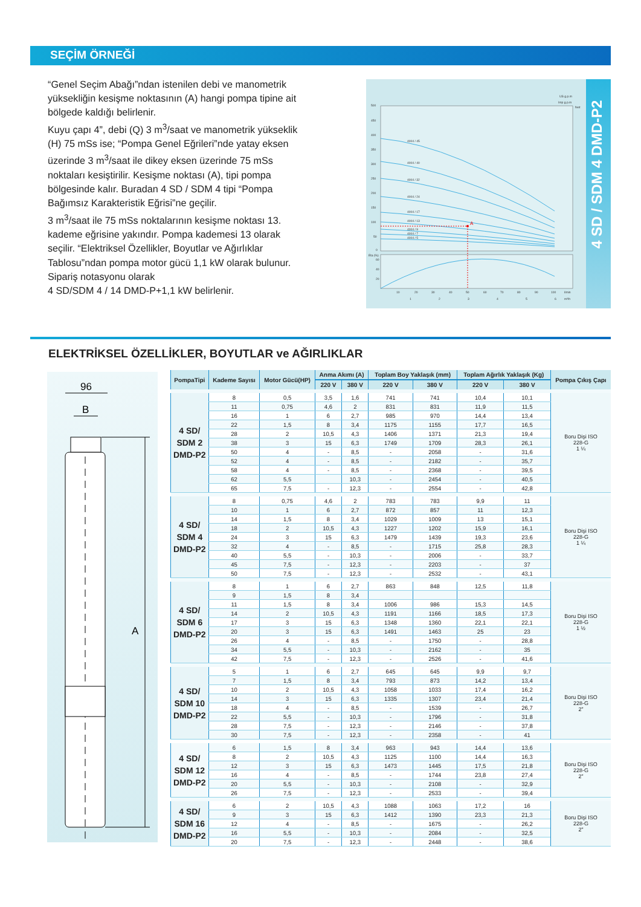SEÇİM ÖRNEĞİ
“Genel Seçim Abağı”ndan istenilen debi ve manometrik yüksekliğin kesişme noktasının (A) hangi pompa tipine ait bölgede kaldığı belirlenir.
Kuyu çapı 4”, debi (Q) 3 m<sup>3</sup>/saat ve manometrik yükseklik (H) 75 mSs ise; “Pompa Genel Eğrileri”nde yatay eksen üzerinde 3 m<sup>3</sup>/saat ile dikey eksen üzerinde 75 mSs noktaları kesiştirilir. Kesişme noktası (A), tipi pompa bölgesinde kalır. Buradan 4 SD / SDM 4 tipi “Pompa Bağımsız Karakteristik Eğrisi”ne geçilir.
3 m<sup>3</sup>/saat ile 75 mSs noktalarının kesişme noktası 13. kademe eğrisine yakındır. Pompa kademesi 13 olarak seçilir. “Elektriksel Özellikler, Boyutlar ve Ağırlıklar Tablosu”ndan pompa motor gücü 1,1 kW olarak bulunur. Sipariş notasyonu olarak
4 SD/SDM 4 / 14 DMD-P+1,1 kW belirlenir.
500
450
400
350
300
250
200
150
100
50
0
4004 / 45
4004 / 40
4004 / 32
4004 / 24
4004 / 17
4004 / 13
4004 / 9
4004 / 7
4004 / 5
A
Eta (%)
60
40
20
10
20
30
40
50
60
70
80
90
100
l/min
1
2
3
4
5
6
m³/h
US g.p.m
Imp g.p.m
feet
4 SD / SDM 4 DMD-P2
ELEKTRİKSEL ÖZELLİKLER, BOYUTLAR ve AĞIRLIKLAR
96
B
A
| PompaTipi | Kademe Sayısı | Motor Gücü(HP) | Anma Akımı (A) | | Toplam Boy Yaklaşık (mm) | | Toplam Ağırlık Yaklaşık (Kg) | | Pompa Çıkış Çapı |
| --- | --- | --- | --- | --- | --- | --- | --- | --- | --- |
| | | | 220 V | 380 V | 220 V | 380 V | 220 V | 380 V | |
| 4 SD/ SDM 2 DMD-P2 | 8 | 0,5 | 3,5 | 1,6 | 741 | 741 | 10,4 | 10,1 | Boru Dişi ISO 228-G 1 ¼ |
| | 11 | 0,75 | 4,6 | 2 | 831 | 831 | 11,9 | 11,5 | |
| | 16 | 1 | 6 | 2,7 | 985 | 970 | 14,4 | 13,4 | |
| | 22 | 1,5 | 8 | 3,4 | 1175 | 1155 | 17,7 | 16,5 | |
| | 28 | 2 | 10,5 | 4,3 | 1406 | 1371 | 21,3 | 19,4 | |
| | 38 | 3 | 15 | 6,3 | 1749 | 1709 | 28,3 | 26,1 | |
| | 50 | 4 | - | 8,5 | - | 2058 | - | 31,6 | |
| | 52 | 4 | - | 8,5 | - | 2182 | - | 35,7 | |
| | 58 | 4 | - | 8,5 | - | 2368 | - | 39,5 | |
| | 62 | 5,5 | | 10,3 | - | 2454 | - | 40,5 | |
| | 65 | 7,5 | - | 12,3 | - | 2554 | - | 42,8 | |
| 4 SD/ SDM 4 DMD-P2 | 8 | 0,75 | 4,6 | 2 | 783 | 783 | 9,9 | 11 | Boru Dişi ISO 228-G 1 ¼ |
| | 10 | 1 | 6 | 2,7 | 872 | 857 | 11 | 12,3 | |
| | 14 | 1,5 | 8 | 3,4 | 1029 | 1009 | 13 | 15,1 | |
| | 18 | 2 | 10,5 | 4,3 | 1227 | 1202 | 15,9 | 16,1 | |
| | 24 | 3 | 15 | 6,3 | 1479 | 1439 | 19,3 | 23,6 | |
| | 32 | 4 | - | 8,5 | - | 1715 | 25,8 | 28,3 | |
| | 40 | 5,5 | - | 10,3 | - | 2006 | - | 33,7 | |
| | 45 | 7,5 | - | 12,3 | - | 2203 | - | 37 | |
| | 50 | 7,5 | - | 12,3 | - | 2532 | - | 43,1 | |
| 4 SD/ SDM 6 DMD-P2 | 8 | 1 | 6 | 2,7 | 863 | 848 | 12,5 | 11,8 | Boru Dişi ISO 228-G 1 ½ |
| | 9 | 1,5 | 8 | 3,4 | | | | | |
| | 11 | 1,5 | 8 | 3,4 | 1006 | 986 | 15,3 | 14,5 | |
| | 14 | 2 | 10,5 | 4,3 | 1191 | 1166 | 18,5 | 17,3 | |
| | 17 | 3 | 15 | 6,3 | 1348 | 1360 | 22,1 | 22,1 | |
| | 20 | 3 | 15 | 6,3 | 1491 | 1463 | 25 | 23 | |
| | 26 | 4 | - | 8,5 | - | 1750 | - | 28,8 | |
| | 34 | 5,5 | - | 10,3 | - | 2162 | - | 35 | |
| | 42 | 7,5 | - | 12,3 | - | 2526 | - | 41,6 | |
| 4 SD/ SDM 10 DMD-P2 | 5 | 1 | 6 | 2,7 | 645 | 645 | 9,9 | 9,7 | Boru Dişi ISO 228-G 2” |
| | 7 | 1,5 | 8 | 3,4 | 793 | 873 | 14,2 | 13,4 | |
| | 10 | 2 | 10,5 | 4,3 | 1058 | 1033 | 17,4 | 16,2 | |
| | 14 | 3 | 15 | 6,3 | 1335 | 1307 | 23,4 | 21,4 | |
| | 18 | 4 | - | 8,5 | - | 1539 | - | 26,7 | |
| | 22 | 5,5 | - | 10,3 | - | 1796 | - | 31,8 | |
| | 28 | 7,5 | - | 12,3 | - | 2146 | - | 37,8 | |
| | 30 | 7,5 | - | 12,3 | - | 2358 | - | 41 | |
| 4 SD/ SDM 12 DMD-P2 | 6 | 1,5 | 8 | 3,4 | 963 | 943 | 14,4 | 13,6 | Boru Dişi ISO 228-G 2” |
| | 8 | 2 | 10,5 | 4,3 | 1125 | 1100 | 14,4 | 16,3 | |
| | 12 | 3 | 15 | 6,3 | 1473 | 1445 | 17,5 | 21,8 | |
| | 16 | 4 | - | 8,5 | - | 1744 | 23,8 | 27,4 | |
| | 20 | 5,5 | - | 10,3 | - | 2108 | - | 32,9 | |
| | 26 | 7,5 | - | 12,3 | - | 2533 | - | 39,4 | |
| 4 SD/ SDM 16 DMD-P2 | 6 | 2 | 10,5 | 4,3 | 1088 | 1063 | 17,2 | 16 | Boru Dişi ISO 228-G 2” |
| | 9 | 3 | 15 | 6,3 | 1412 | 1390 | 23,3 | 21,3 | |
| | 12 | 4 | - | 8,5 | - | 1675 | - | 26,2 | |
| | 16 | 5,5 | - | 10,3 | - | 2084 | - | 32,5 | |
| | 20 | 7,5 | - | 12,3 | - | 2448 | - | 38,6 | |